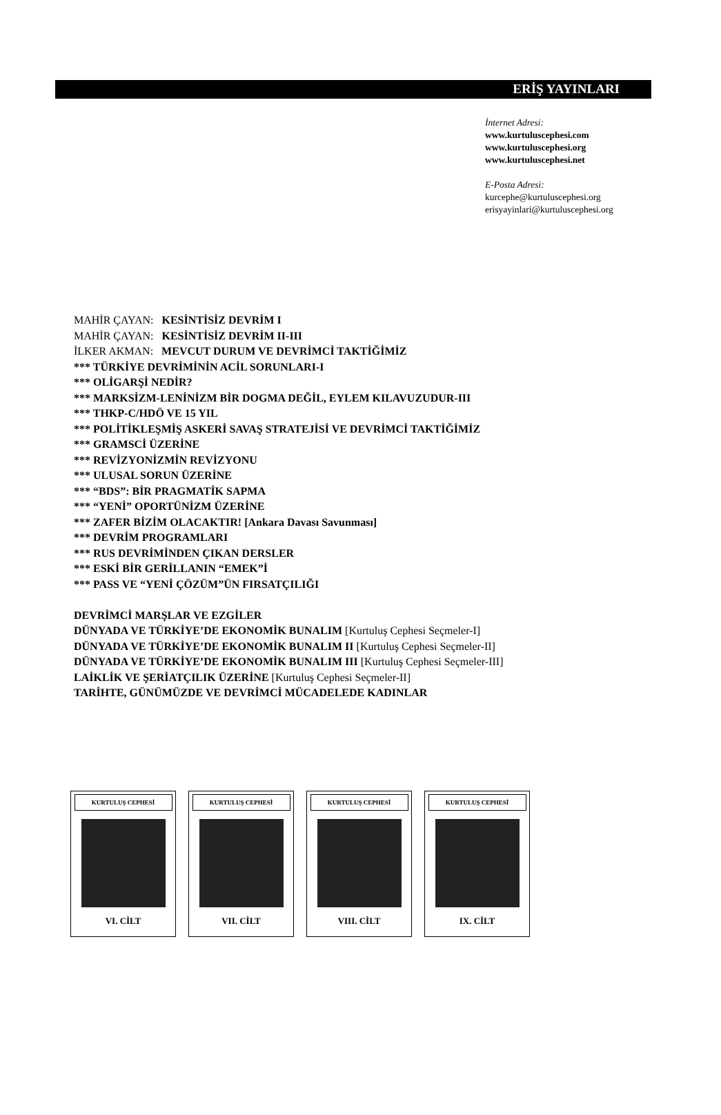ERİŞ YAYINLARI
İnternet Adresi:
www.kurtuluscephesi.com
www.kurtuluscephesi.org
www.kurtuluscephesi.net
E-Posta Adresi:
kurcephe@kurtuluscephesi.org
erisyayinlari@kurtuluscephesi.org
MAHİR ÇAYAN: KESİNTİSİZ DEVRİM I
MAHİR ÇAYAN: KESİNTİSİZ DEVRİM II-III
İLKER AKMAN: MEVCUT DURUM VE DEVRİMCİ TAKTİĞİMİZ
*** TÜRKİYE DEVRİMİNİN ACİL SORUNLARI-I
*** OLİGARŞİ NEDİR?
*** MARKSİZM-LENİNİZM BİR DOGMA DEĞİL, EYLEM KILAVUZUDUR-III
*** THKP-C/HDÖ VE 15 YIL
*** POLİTİKLEŞMİŞ ASKERİ SAVAŞ STRATEJİSİ VE DEVRİMCİ TAKTİĞİMİZ
*** GRAMSCİ ÜZERİNE
*** REVİZYONİZMİN REVİZYONU
*** ULUSAL SORUN ÜZERİNE
*** “BDS”: BİR PRAGMATİK SAPMA
*** “YENİ” OPORTÜNİZM ÜZERİNE
*** ZAFER BİZİM OLACAKTIR! [Ankara Davası Savunması]
*** DEVRİM PROGRAMLARI
*** RUS DEVRİMİNDEN ÇIKAN DERSLER
*** ESKİ BİR GERİLLANIN “EMEK”İ
*** PASS VE “YENİ ÇÖZÜM”ÜN FIRSATÇILIĞI
DEVRİMCİ MARŞLAR VE EZGİLER
DÜNYADA VE TÜRKİYE’DE EKONOMİK BUNALIM [Kurtuluş Cephesi Seçmeler-I]
DÜNYADA VE TÜRKİYE’DE EKONOMİK BUNALIM II [Kurtuluş Cephesi Seçmeler-II]
DÜNYADA VE TÜRKİYE’DE EKONOMİK BUNALIM III [Kurtuluş Cephesi Seçmeler-III]
LAİKLİK VE ŞERİATÇILIK ÜZERİNE [Kurtuluş Cephesi Seçmeler-II]
TARİHTE, GÜNÜMÜZDE VE DEVRİMCİ MÜCADELEDE KADINLAR
KURTULUŞ CEPHESİ
VI. CİLT
KURTULUŞ CEPHESİ
VII. CİLT
KURTULUŞ CEPHESİ
VIII. CİLT
KURTULUŞ CEPHESİ
IX. CİLT